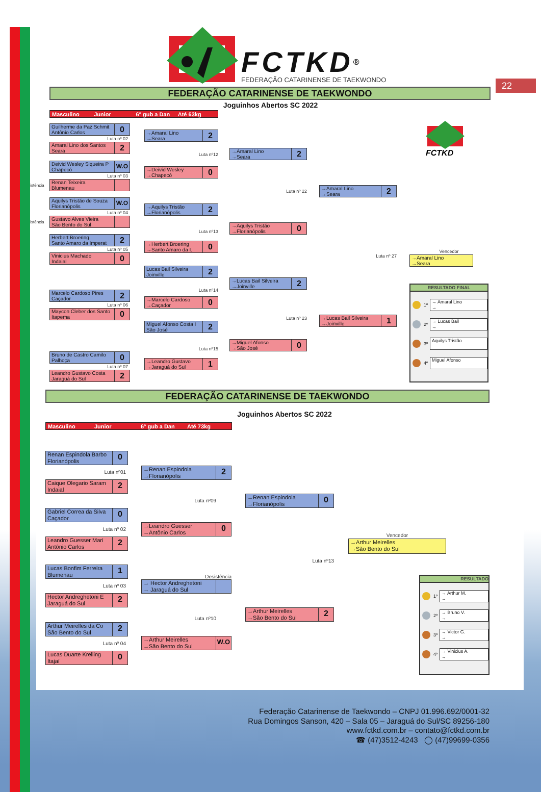FCTKD<sup>®</sup>
FEDERAÇÃO CATARINENSE DE TAEKWONDO
22
FEDERAÇÃO CATARINENSE DE TAEKWONDO
Joguinhos Abertos SC 2022
Masculino Junior 6° gub a Dan Até 63kg
Guilherme da Paz Schmit
Antônio Carlos
0
Luta nº 02
Amaral Lino dos Santos
Seara
2
Deivid Wesley Siqueira P
Chapecó
W.O
Luta nº 03
Desistência
Renan Teixeira
Blumenau
Aquilys Tristão de Souza
Florianópolis
W.O
Luta nº 04
Desistência
Gustavo Alves Vieira
São Bento do Sul
Herbert Broering
Santo Amaro da Imperat
2
Luta nº 05
Vinicius Machado
Indaial
0
Marcelo Cardoso Pires
Caçador
2
Luta nº 06
Maycon Cleber dos Santo
Itapema
0
Bruno de Castro Camilo
Palhoça
0
Luta nº 07
Leandro Gustavo Costa
Jaraguá do Sul
2
→Amaral Lino
→Seara
2
Luta nº12
→Deivid Wesley
→Chapecó
0
→Aquilys Tristão
→Florianópolis
2
Luta nº13
→Herbert Broering
→Santo Amaro da I.
0
Lucas Bail Silveira
Joinville
2
Luta nº14
→Marcelo Cardoso
→Caçador
0
Miguel Afonso Costa I
São José
2
Luta nº15
→Leandro Gustavo
→Jaraguá do Sul
1
→Amaral Lino
→Seara
2
Luta nº 22
→Aquilys Tristão
→Florianópolis
0
→Lucas Bail Silveira
→Joinville
2
Luta nº 23
→Miguel Afonso
→São José
0
→Amaral Lino
→Seara
2
Luta nº 27
→Lucas Bail Silveira
→Joinville
1
FCTKD
Vencedor
→Amaral Lino
→Seara
RESULTADO FINAL
1º
→ Amaral Lino
→
2º
→ Lucas Bail
→
3º
Aquilys Tristão
4º
Miguel Afonso
FEDERAÇÃO CATARINENSE DE TAEKWONDO
Joguinhos Abertos SC 2022
Masculino Junior 6° gub a Dan Até 73kg
Renan Espindola Barbo
Florianópolis
0
Luta nº01
Caique Olegario Saram
Indaial
2
Gabriel Correa da Silva
Caçador
0
Luta nº 02
Leandro Guesser Mari
Antônio Carlos
2
Lucas Bonfim Ferreira
Blumenau
1
Luta nº 03
Hector Andreghetoni E
Jaraguá do Sul
2
Arthur Meirelles da Co
São Bento do Sul
2
Luta nº 04
Lucas Duarte Krelling
Itajaí
0
→Renan Espindola
→Florianópolis
2
Luta nº09
→Leandro Guesser
→Antônio Carlos
0
Desistência
→ Hector Andreghetoni
→ Jaraguá do Sul
Luta nº10
→Arthur Meirelles
→São Bento do Sul
W.O
→Renan Espindola
→Florianópolis
0
Luta nº13
→Arthur Meirelles
→São Bento do Sul
2
Vencedor
→Arthur Meirelles
→São Bento do Sul
RESULTADO
1º
→ Arthur M.
→
2º
→ Bruno V.
→
3º
→ Victor G.
→
4º
→ Vinicius A.
→
Federação Catarinense de Taekwondo – CNPJ 01.996.692/0001-32
Rua Domingos Sanson, 420 – Sala 05 – Jaraguá do Sul/SC 89256-180
www.fctkd.com.br – contato@fctkd.com.br
☎ (47)3512-4243 ◯ (47)99699-0356